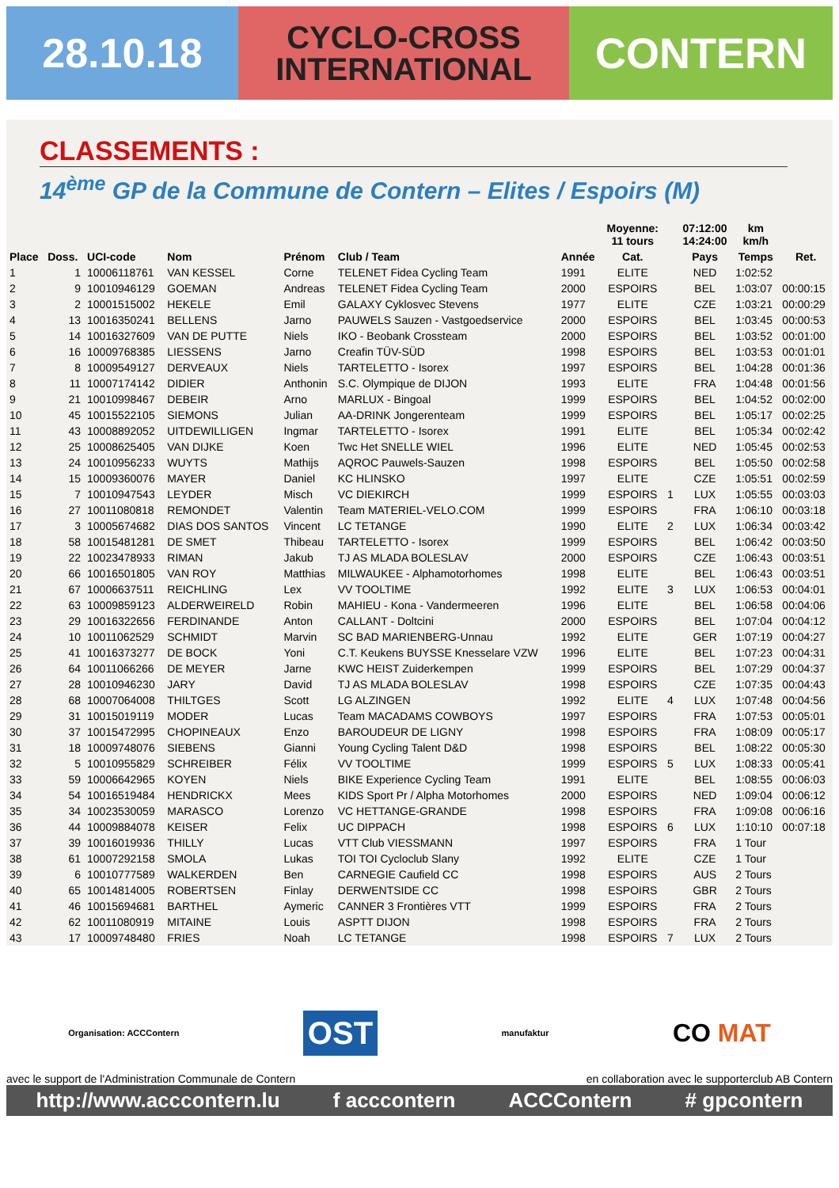28.10.18
CYCLO-CROSS
INTERNATIONAL
CONTERN
CLASSEMENTS :
14<sup>ème</sup> GP de la Commune de Contern – Elites / Espoirs (M)
| | | | | | | | Moyenne: 11 tours | | 07:12:00 14:24:00 | km km/h | |
| --- | --- | --- | --- | --- | --- | --- | --- | --- | --- | --- | --- |
| Place | Doss. | UCI-code | Nom | Prénom | Club / Team | Année | Cat. | | Pays | Temps | Ret. |
| 1 | 1 | 10006118761 | VAN KESSEL | Corne | TELENET Fidea Cycling Team | 1991 | ELITE | | NED | 1:02:52 | |
| 2 | 9 | 10010946129 | GOEMAN | Andreas | TELENET Fidea Cycling Team | 2000 | ESPOIRS | | BEL | 1:03:07 | 00:00:15 |
| 3 | 2 | 10001515002 | HEKELE | Emil | GALAXY Cyklosvec Stevens | 1977 | ELITE | | CZE | 1:03:21 | 00:00:29 |
| 4 | 13 | 10016350241 | BELLENS | Jarno | PAUWELS Sauzen - Vastgoedservice | 2000 | ESPOIRS | | BEL | 1:03:45 | 00:00:53 |
| 5 | 14 | 10016327609 | VAN DE PUTTE | Niels | IKO - Beobank Crossteam | 2000 | ESPOIRS | | BEL | 1:03:52 | 00:01:00 |
| 6 | 16 | 10009768385 | LIESSENS | Jarno | Creafin TÜV-SÜD | 1998 | ESPOIRS | | BEL | 1:03:53 | 00:01:01 |
| 7 | 8 | 10009549127 | DERVEAUX | Niels | TARTELETTO - Isorex | 1997 | ESPOIRS | | BEL | 1:04:28 | 00:01:36 |
| 8 | 11 | 10007174142 | DIDIER | Anthonin | S.C. Olympique de DIJON | 1993 | ELITE | | FRA | 1:04:48 | 00:01:56 |
| 9 | 21 | 10010998467 | DEBEIR | Arno | MARLUX - Bingoal | 1999 | ESPOIRS | | BEL | 1:04:52 | 00:02:00 |
| 10 | 45 | 10015522105 | SIEMONS | Julian | AA-DRINK Jongerenteam | 1999 | ESPOIRS | | BEL | 1:05:17 | 00:02:25 |
| 11 | 43 | 10008892052 | UITDEWILLIGEN | Ingmar | TARTELETTO - Isorex | 1991 | ELITE | | BEL | 1:05:34 | 00:02:42 |
| 12 | 25 | 10008625405 | VAN DIJKE | Koen | Twc Het SNELLE WIEL | 1996 | ELITE | | NED | 1:05:45 | 00:02:53 |
| 13 | 24 | 10010956233 | WUYTS | Mathijs | AQROC Pauwels-Sauzen | 1998 | ESPOIRS | | BEL | 1:05:50 | 00:02:58 |
| 14 | 15 | 10009360076 | MAYER | Daniel | KC HLINSKO | 1997 | ELITE | | CZE | 1:05:51 | 00:02:59 |
| 15 | 7 | 10010947543 | LEYDER | Misch | VC DIEKIRCH | 1999 | ESPOIRS | 1 | LUX | 1:05:55 | 00:03:03 |
| 16 | 27 | 10011080818 | REMONDET | Valentin | Team MATERIEL-VELO.COM | 1999 | ESPOIRS | | FRA | 1:06:10 | 00:03:18 |
| 17 | 3 | 10005674682 | DIAS DOS SANTOS | Vincent | LC TETANGE | 1990 | ELITE | 2 | LUX | 1:06:34 | 00:03:42 |
| 18 | 58 | 10015481281 | DE SMET | Thibeau | TARTELETTO - Isorex | 1999 | ESPOIRS | | BEL | 1:06:42 | 00:03:50 |
| 19 | 22 | 10023478933 | RIMAN | Jakub | TJ AS MLADA BOLESLAV | 2000 | ESPOIRS | | CZE | 1:06:43 | 00:03:51 |
| 20 | 66 | 10016501805 | VAN ROY | Matthias | MILWAUKEE - Alphamotorhomes | 1998 | ELITE | | BEL | 1:06:43 | 00:03:51 |
| 21 | 67 | 10006637511 | REICHLING | Lex | VV TOOLTIME | 1992 | ELITE | 3 | LUX | 1:06:53 | 00:04:01 |
| 22 | 63 | 10009859123 | ALDERWEIRELD | Robin | MAHIEU - Kona - Vandermeeren | 1996 | ELITE | | BEL | 1:06:58 | 00:04:06 |
| 23 | 29 | 10016322656 | FERDINANDE | Anton | CALLANT - Doltcini | 2000 | ESPOIRS | | BEL | 1:07:04 | 00:04:12 |
| 24 | 10 | 10011062529 | SCHMIDT | Marvin | SC BAD MARIENBERG-Unnau | 1992 | ELITE | | GER | 1:07:19 | 00:04:27 |
| 25 | 41 | 10016373277 | DE BOCK | Yoni | C.T. Keukens BUYSSE Knesselare VZW | 1996 | ELITE | | BEL | 1:07:23 | 00:04:31 |
| 26 | 64 | 10011066266 | DE MEYER | Jarne | KWC HEIST Zuiderkempen | 1999 | ESPOIRS | | BEL | 1:07:29 | 00:04:37 |
| 27 | 28 | 10010946230 | JARY | David | TJ AS MLADA BOLESLAV | 1998 | ESPOIRS | | CZE | 1:07:35 | 00:04:43 |
| 28 | 68 | 10007064008 | THILTGES | Scott | LG ALZINGEN | 1992 | ELITE | 4 | LUX | 1:07:48 | 00:04:56 |
| 29 | 31 | 10015019119 | MODER | Lucas | Team MACADAMS COWBOYS | 1997 | ESPOIRS | | FRA | 1:07:53 | 00:05:01 |
| 30 | 37 | 10015472995 | CHOPINEAUX | Enzo | BAROUDEUR DE LIGNY | 1998 | ESPOIRS | | FRA | 1:08:09 | 00:05:17 |
| 31 | 18 | 10009748076 | SIEBENS | Gianni | Young Cycling Talent D&D | 1998 | ESPOIRS | | BEL | 1:08:22 | 00:05:30 |
| 32 | 5 | 10010955829 | SCHREIBER | Félix | VV TOOLTIME | 1999 | ESPOIRS | 5 | LUX | 1:08:33 | 00:05:41 |
| 33 | 59 | 10006642965 | KOYEN | Niels | BIKE Experience Cycling Team | 1991 | ELITE | | BEL | 1:08:55 | 00:06:03 |
| 34 | 54 | 10016519484 | HENDRICKX | Mees | KIDS Sport Pr / Alpha Motorhomes | 2000 | ESPOIRS | | NED | 1:09:04 | 00:06:12 |
| 35 | 34 | 10023530059 | MARASCO | Lorenzo | VC HETTANGE-GRANDE | 1998 | ESPOIRS | | FRA | 1:09:08 | 00:06:16 |
| 36 | 44 | 10009884078 | KEISER | Felix | UC DIPPACH | 1998 | ESPOIRS | 6 | LUX | 1:10:10 | 00:07:18 |
| 37 | 39 | 10016019936 | THILLY | Lucas | VTT Club VIESSMANN | 1997 | ESPOIRS | | FRA | 1 Tour | |
| 38 | 61 | 10007292158 | SMOLA | Lukas | TOI TOI Cycloclub Slany | 1992 | ELITE | | CZE | 1 Tour | |
| 39 | 6 | 10010777589 | WALKERDEN | Ben | CARNEGIE Caufield CC | 1998 | ESPOIRS | | AUS | 2 Tours | |
| 40 | 65 | 10014814005 | ROBERTSEN | Finlay | DERWENTSIDE CC | 1998 | ESPOIRS | | GBR | 2 Tours | |
| 41 | 46 | 10015694681 | BARTHEL | Aymeric | CANNER 3 Frontières VTT | 1999 | ESPOIRS | | FRA | 2 Tours | |
| 42 | 62 | 10011080919 | MITAINE | Louis | ASPTT DIJON | 1998 | ESPOIRS | | FRA | 2 Tours | |
| 43 | 17 | 10009748480 | FRIES | Noah | LC TETANGE | 1998 | ESPOIRS | 7 | LUX | 2 Tours | |
Organisation: ACCContern OST manufaktur CO MAT
avec le support de l'Administration Communale de Contern en collaboration avec le supporterclub AB Contern
http://www.acccontern.lu f acccontern ACCContern # gpcontern